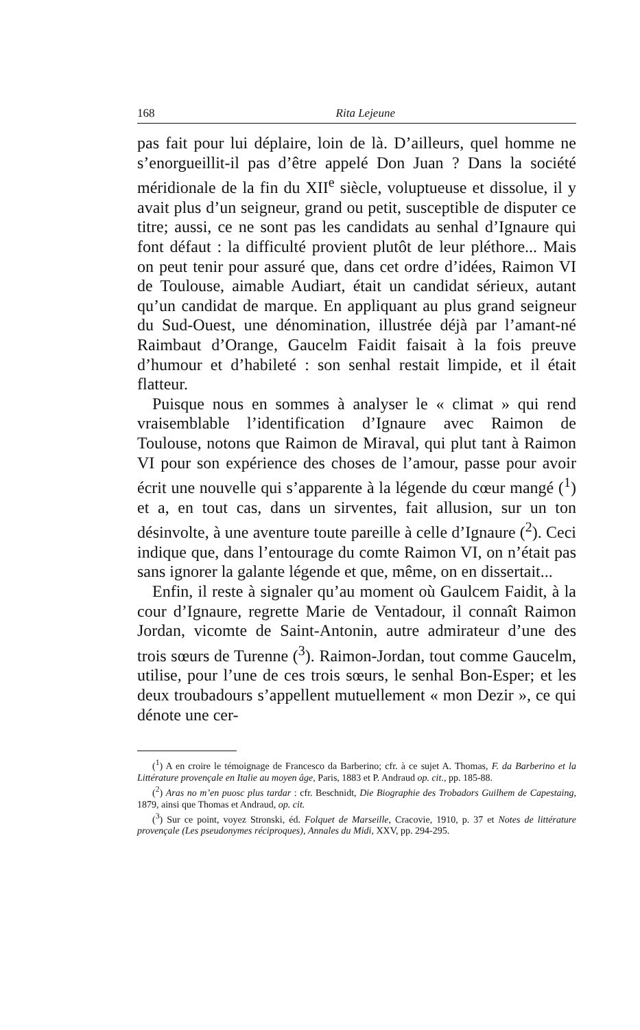168 Rita Lejeune
pas fait pour lui déplaire, loin de là. D’ailleurs, quel homme ne s’enorgueillit-il pas d’être appelé Don Juan ? Dans la société méridionale de la fin du XII<sup>e</sup> siècle, voluptueuse et dissolue, il y avait plus d’un seigneur, grand ou petit, susceptible de disputer ce titre; aussi, ce ne sont pas les candidats au senhal d’Ignaure qui font défaut : la difficulté provient plutôt de leur pléthore... Mais on peut tenir pour assuré que, dans cet ordre d’idées, Raimon VI de Toulouse, aimable Audiart, était un candidat sérieux, autant qu’un candidat de marque. En appliquant au plus grand seigneur du Sud-Ouest, une dénomination, illustrée déjà par l’amant-né Raimbaut d’Orange, Gaucelm Faidit faisait à la fois preuve d’humour et d’habileté : son senhal restait limpide, et il était flatteur.
Puisque nous en sommes à analyser le « climat » qui rend vraisemblable l’identification d’Ignaure avec Raimon de Toulouse, notons que Raimon de Miraval, qui plut tant à Raimon VI pour son expérience des choses de l’amour, passe pour avoir écrit une nouvelle qui s’apparente à la légende du cœur mangé (<sup>1</sup>) et a, en tout cas, dans un sirventes, fait allusion, sur un ton désinvolte, à une aventure toute pareille à celle d’Ignaure (<sup>2</sup>). Ceci indique que, dans l’entourage du comte Raimon VI, on n’était pas sans ignorer la galante légende et que, même, on en dissertait...
Enfin, il reste à signaler qu’au moment où Gaulcem Faidit, à la cour d’Ignaure, regrette Marie de Ventadour, il connaît Raimon Jordan, vicomte de Saint-Antonin, autre admirateur d’une des trois sœurs de Turenne (<sup>3</sup>). Raimon-Jordan, tout comme Gaucelm, utilise, pour l’une de ces trois sœurs, le senhal Bon-Esper; et les deux troubadours s’appellent mutuellement « mon Dezir », ce qui dénote une cer-
(<sup>1</sup>) A en croire le témoignage de Francesco da Barberino; cfr. à ce sujet A. Thomas, F. da Barberino et la Littérature provençale en Italie au moyen âge, Paris, 1883 et P. Andraud op. cit., pp. 185-88.
(<sup>2</sup>) Aras no m’en puosc plus tardar : cfr. Beschnidt, Die Biographie des Trobadors Guilhem de Capestaing, 1879, ainsi que Thomas et Andraud, op. cit.
(<sup>3</sup>) Sur ce point, voyez Stronski, éd. Folquet de Marseille, Cracovie, 1910, p. 37 et Notes de littérature provençale (Les pseudonymes réciproques), Annales du Midi, XXV, pp. 294-295.